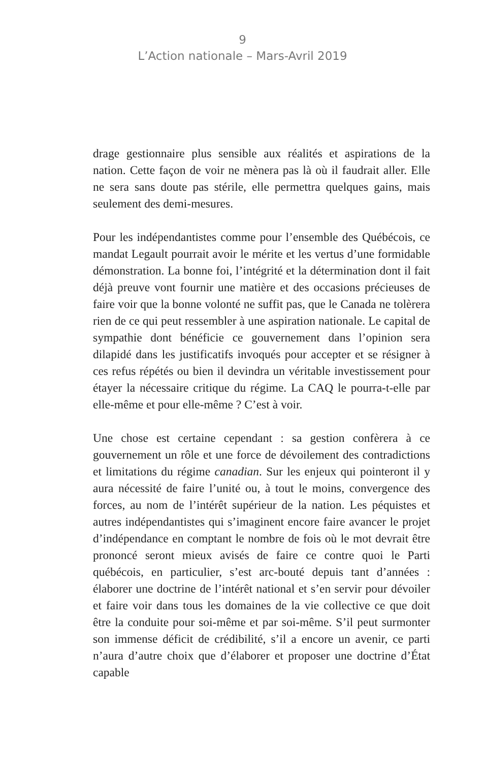9
L’Action nationale – Mars-Avril 2019
drage gestionnaire plus sensible aux réalités et aspirations de la nation. Cette façon de voir ne mènera pas là où il faudrait aller. Elle ne sera sans doute pas stérile, elle permettra quelques gains, mais seulement des demi-mesures.
Pour les indépendantistes comme pour l’ensemble des Québécois, ce mandat Legault pourrait avoir le mérite et les vertus d’une formidable démonstration. La bonne foi, l’intégrité et la détermination dont il fait déjà preuve vont fournir une matière et des occasions précieuses de faire voir que la bonne volonté ne suffit pas, que le Canada ne tolèrera rien de ce qui peut ressembler à une aspiration nationale. Le capital de sympathie dont bénéficie ce gouvernement dans l’opinion sera dilapidé dans les justificatifs invoqués pour accepter et se résigner à ces refus répétés ou bien il devindra un véritable investissement pour étayer la nécessaire critique du régime. La CAQ le pourra-t-elle par elle-même et pour elle-même ? C’est à voir.
Une chose est certaine cependant : sa gestion confèrera à ce gouvernement un rôle et une force de dévoilement des contradictions et limitations du régime canadian. Sur les enjeux qui pointeront il y aura nécessité de faire l’unité ou, à tout le moins, convergence des forces, au nom de l’intérêt supérieur de la nation. Les péquistes et autres indépendantistes qui s’imaginent encore faire avancer le projet d’indépendance en comptant le nombre de fois où le mot devrait être prononcé seront mieux avisés de faire ce contre quoi le Parti québécois, en particulier, s’est arc-bouté depuis tant d’années : élaborer une doctrine de l’intérêt national et s’en servir pour dévoiler et faire voir dans tous les domaines de la vie collective ce que doit être la conduite pour soi-même et par soi-même. S’il peut surmonter son immense déficit de crédibilité, s’il a encore un avenir, ce parti n’aura d’autre choix que d’élaborer et proposer une doctrine d’État capable